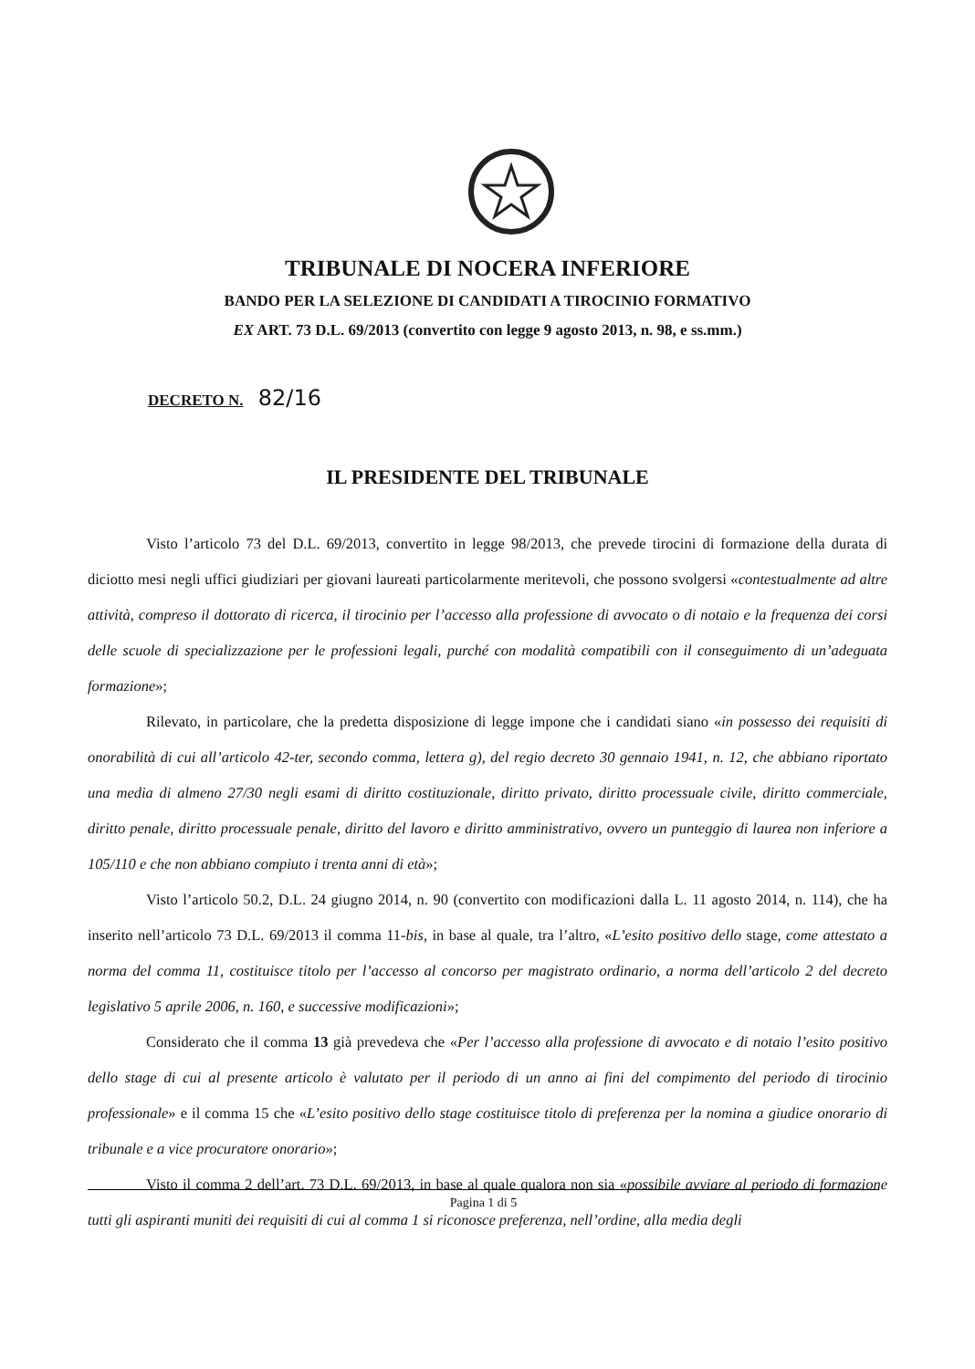TRIBUNALE DI NOCERA INFERIORE
BANDO PER LA SELEZIONE DI CANDIDATI A TIROCINIO FORMATIVO
EX ART. 73 D.L. 69/2013 (convertito con legge 9 agosto 2013, n. 98, e ss.mm.)
DECRETO N. 82/16
IL PRESIDENTE DEL TRIBUNALE
Visto l’articolo 73 del D.L. 69/2013, convertito in legge 98/2013, che prevede tirocini di formazione della durata di diciotto mesi negli uffici giudiziari per giovani laureati particolarmente meritevoli, che possono svolgersi «contestualmente ad altre attività, compreso il dottorato di ricerca, il tirocinio per l’accesso alla professione di avvocato o di notaio e la frequenza dei corsi delle scuole di specializzazione per le professioni legali, purché con modalità compatibili con il conseguimento di un’adeguata formazione»;
Rilevato, in particolare, che la predetta disposizione di legge impone che i candidati siano «in possesso dei requisiti di onorabilità di cui all’articolo 42-ter, secondo comma, lettera g), del regio decreto 30 gennaio 1941, n. 12, che abbiano riportato una media di almeno 27/30 negli esami di diritto costituzionale, diritto privato, diritto processuale civile, diritto commerciale, diritto penale, diritto processuale penale, diritto del lavoro e diritto amministrativo, ovvero un punteggio di laurea non inferiore a 105/110 e che non abbiano compiuto i trenta anni di età»;
Visto l’articolo 50.2, D.L. 24 giugno 2014, n. 90 (convertito con modificazioni dalla L. 11 agosto 2014, n. 114), che ha inserito nell’articolo 73 D.L. 69/2013 il comma 11-bis, in base al quale, tra l’altro, «L’esito positivo dello stage, come attestato a norma del comma 11, costituisce titolo per l’accesso al concorso per magistrato ordinario, a norma dell’articolo 2 del decreto legislativo 5 aprile 2006, n. 160, e successive modificazioni»;
Considerato che il comma 13 già prevedeva che «Per l’accesso alla professione di avvocato e di notaio l’esito positivo dello stage di cui al presente articolo è valutato per il periodo di un anno ai fini del compimento del periodo di tirocinio professionale» e il comma 15 che «L’esito positivo dello stage costituisce titolo di preferenza per la nomina a giudice onorario di tribunale e a vice procuratore onorario»;
Visto il comma 2 dell’art. 73 D.L. 69/2013, in base al quale qualora non sia «possibile avviare al periodo di formazione tutti gli aspiranti muniti dei requisiti di cui al comma 1 si riconosce preferenza, nell’ordine, alla media degli
Pagina 1 di 5